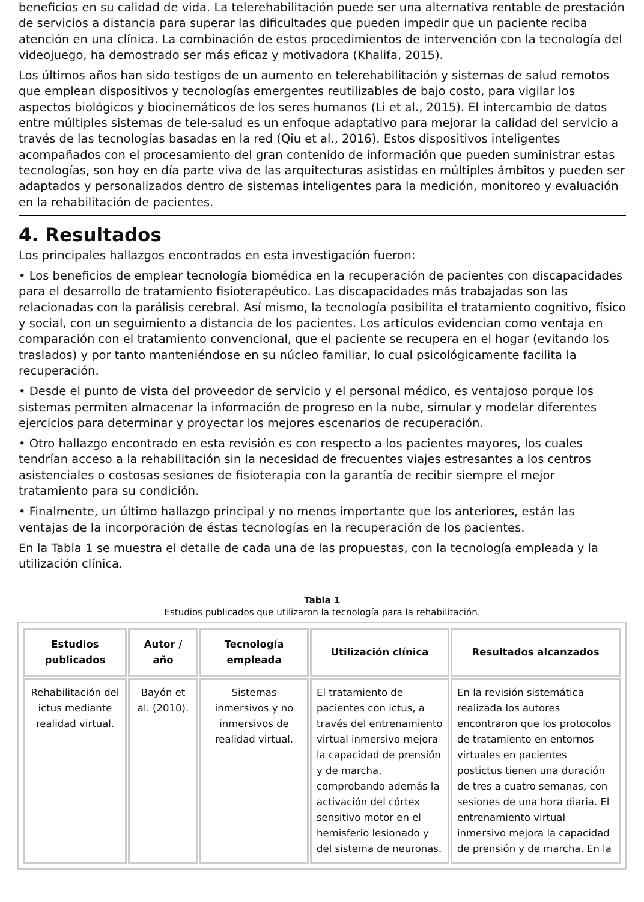beneficios en su calidad de vida. La telerehabilitación puede ser una alternativa rentable de prestación de servicios a distancia para superar las dificultades que pueden impedir que un paciente reciba atención en una clínica. La combinación de estos procedimientos de intervención con la tecnología del videojuego, ha demostrado ser más eficaz y motivadora (Khalifa, 2015).
Los últimos años han sido testigos de un aumento en telerehabilitación y sistemas de salud remotos que emplean dispositivos y tecnologías emergentes reutilizables de bajo costo, para vigilar los aspectos biológicos y biocinemáticos de los seres humanos (Li et al., 2015). El intercambio de datos entre múltiples sistemas de tele-salud es un enfoque adaptativo para mejorar la calidad del servicio a través de las tecnologías basadas en la red (Qiu et al., 2016). Estos dispositivos inteligentes acompañados con el procesamiento del gran contenido de información que pueden suministrar estas tecnologías, son hoy en día parte viva de las arquitecturas asistidas en múltiples ámbitos y pueden ser adaptados y personalizados dentro de sistemas inteligentes para la medición, monitoreo y evaluación en la rehabilitación de pacientes.
4. Resultados
Los principales hallazgos encontrados en esta investigación fueron:
• Los beneficios de emplear tecnología biomédica en la recuperación de pacientes con discapacidades para el desarrollo de tratamiento fisioterapéutico. Las discapacidades más trabajadas son las relacionadas con la parálisis cerebral. Así mismo, la tecnología posibilita el tratamiento cognitivo, físico y social, con un seguimiento a distancia de los pacientes. Los artículos evidencian como ventaja en comparación con el tratamiento convencional, que el paciente se recupera en el hogar (evitando los traslados) y por tanto manteniéndose en su núcleo familiar, lo cual psicológicamente facilita la recuperación.
• Desde el punto de vista del proveedor de servicio y el personal médico, es ventajoso porque los sistemas permiten almacenar la información de progreso en la nube, simular y modelar diferentes ejercicios para determinar y proyectar los mejores escenarios de recuperación.
• Otro hallazgo encontrado en esta revisión es con respecto a los pacientes mayores, los cuales tendrían acceso a la rehabilitación sin la necesidad de frecuentes viajes estresantes a los centros asistenciales o costosas sesiones de fisioterapia con la garantía de recibir siempre el mejor tratamiento para su condición.
• Finalmente, un último hallazgo principal y no menos importante que los anteriores, están las ventajas de la incorporación de éstas tecnologías en la recuperación de los pacientes.
En la Tabla 1 se muestra el detalle de cada una de las propuestas, con la tecnología empleada y la utilización clínica.
Tabla 1
Estudios publicados que utilizaron la tecnología para la rehabilitación.
| Estudios publicados | Autor / año | Tecnología empleada | Utilización clínica | Resultados alcanzados |
| --- | --- | --- | --- | --- |
| Rehabilitación del ictus mediante realidad virtual. | Bayón et al. (2010). | Sistemas inmersivos y no inmersivos de realidad virtual. | El tratamiento de pacientes con ictus, a través del entrenamiento virtual inmersivo mejora la capacidad de prensión y de marcha, comprobando además la activación del córtex sensitivo motor en el hemisferio lesionado y del sistema de neuronas. | En la revisión sistemática realizada los autores encontraron que los protocolos de tratamiento en entornos virtuales en pacientes postictus tienen una duración de tres a cuatro semanas, con sesiones de una hora diaria. El entrenamiento virtual inmersivo mejora la capacidad de prensión y de marcha. En la |